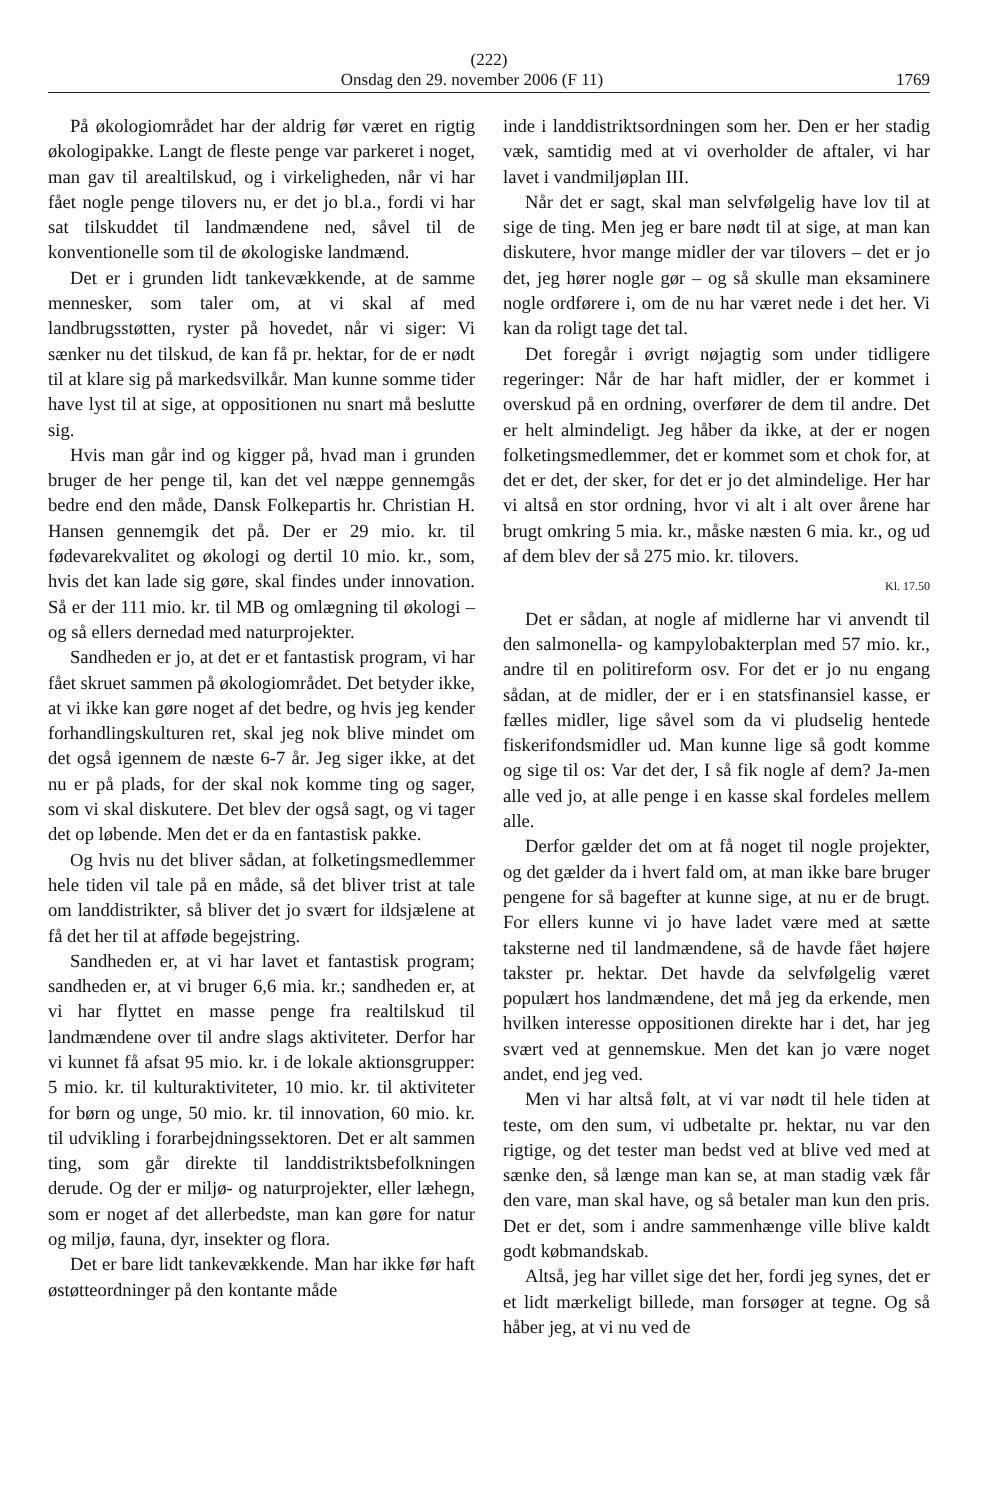(222)
Onsdag den 29. november 2006 (F 11) 1769
På økologiområdet har der aldrig før været en rigtig økologipakke. Langt de fleste penge var parkeret i noget, man gav til arealtilskud, og i virkeligheden, når vi har fået nogle penge tilovers nu, er det jo bl.a., fordi vi har sat tilskuddet til landmændene ned, såvel til de konventionelle som til de økologiske landmænd.
Det er i grunden lidt tankevækkende, at de samme mennesker, som taler om, at vi skal af med landbrugsstøtten, ryster på hovedet, når vi siger: Vi sænker nu det tilskud, de kan få pr. hektar, for de er nødt til at klare sig på markedsvilkår. Man kunne somme tider have lyst til at sige, at oppositionen nu snart må beslutte sig.
Hvis man går ind og kigger på, hvad man i grunden bruger de her penge til, kan det vel næppe gennemgås bedre end den måde, Dansk Folkepartis hr. Christian H. Hansen gennemgik det på. Der er 29 mio. kr. til fødevarekvalitet og økologi og dertil 10 mio. kr., som, hvis det kan lade sig gøre, skal findes under innovation. Så er der 111 mio. kr. til MB og omlægning til økologi – og så ellers dernedad med naturprojekter.
Sandheden er jo, at det er et fantastisk program, vi har fået skruet sammen på økologiområdet. Det betyder ikke, at vi ikke kan gøre noget af det bedre, og hvis jeg kender forhandlingskulturen ret, skal jeg nok blive mindet om det også igennem de næste 6-7 år. Jeg siger ikke, at det nu er på plads, for der skal nok komme ting og sager, som vi skal diskutere. Det blev der også sagt, og vi tager det op løbende. Men det er da en fantastisk pakke.
Og hvis nu det bliver sådan, at folketingsmedlemmer hele tiden vil tale på en måde, så det bliver trist at tale om landdistrikter, så bliver det jo svært for ildsjælene at få det her til at afføde begejstring.
Sandheden er, at vi har lavet et fantastisk program; sandheden er, at vi bruger 6,6 mia. kr.; sandheden er, at vi har flyttet en masse penge fra realtilskud til landmændene over til andre slags aktiviteter. Derfor har vi kunnet få afsat 95 mio. kr. i de lokale aktionsgrupper: 5 mio. kr. til kulturaktiviteter, 10 mio. kr. til aktiviteter for børn og unge, 50 mio. kr. til innovation, 60 mio. kr. til udvikling i forarbejdningssektoren. Det er alt sammen ting, som går direkte til landdistriktsbefolkningen derude. Og der er miljø- og naturprojekter, eller læhegn, som er noget af det allerbedste, man kan gøre for natur og miljø, fauna, dyr, insekter og flora.
Det er bare lidt tankevækkende. Man har ikke før haft østøtteordninger på den kontante måde
inde i landdistriktsordningen som her. Den er her stadig væk, samtidig med at vi overholder de aftaler, vi har lavet i vandmiljøplan III.
Når det er sagt, skal man selvfølgelig have lov til at sige de ting. Men jeg er bare nødt til at sige, at man kan diskutere, hvor mange midler der var tilovers – det er jo det, jeg hører nogle gør – og så skulle man eksaminere nogle ordførere i, om de nu har været nede i det her. Vi kan da roligt tage det tal.
Det foregår i øvrigt nøjagtig som under tidligere regeringer: Når de har haft midler, der er kommet i overskud på en ordning, overfører de dem til andre. Det er helt almindeligt. Jeg håber da ikke, at der er nogen folketingsmedlemmer, det er kommet som et chok for, at det er det, der sker, for det er jo det almindelige. Her har vi altså en stor ordning, hvor vi alt i alt over årene har brugt omkring 5 mia. kr., måske næsten 6 mia. kr., og ud af dem blev der så 275 mio. kr. tilovers.
Kl. 17.50
Det er sådan, at nogle af midlerne har vi anvendt til den salmonella- og kampylobakterplan med 57 mio. kr., andre til en politireform osv. For det er jo nu engang sådan, at de midler, der er i en statsfinansiel kasse, er fælles midler, lige såvel som da vi pludselig hentede fiskerifondsmidler ud. Man kunne lige så godt komme og sige til os: Var det der, I så fik nogle af dem? Ja-men alle ved jo, at alle penge i en kasse skal fordeles mellem alle.
Derfor gælder det om at få noget til nogle projekter, og det gælder da i hvert fald om, at man ikke bare bruger pengene for så bagefter at kunne sige, at nu er de brugt. For ellers kunne vi jo have ladet være med at sætte taksterne ned til landmændene, så de havde fået højere takster pr. hektar. Det havde da selvfølgelig været populært hos landmændene, det må jeg da erkende, men hvilken interesse oppositionen direkte har i det, har jeg svært ved at gennemskue. Men det kan jo være noget andet, end jeg ved.
Men vi har altså følt, at vi var nødt til hele tiden at teste, om den sum, vi udbetalte pr. hektar, nu var den rigtige, og det tester man bedst ved at blive ved med at sænke den, så længe man kan se, at man stadig væk får den vare, man skal have, og så betaler man kun den pris. Det er det, som i andre sammenhænge ville blive kaldt godt købmandskab.
Altså, jeg har villet sige det her, fordi jeg synes, det er et lidt mærkeligt billede, man forsøger at tegne. Og så håber jeg, at vi nu ved de